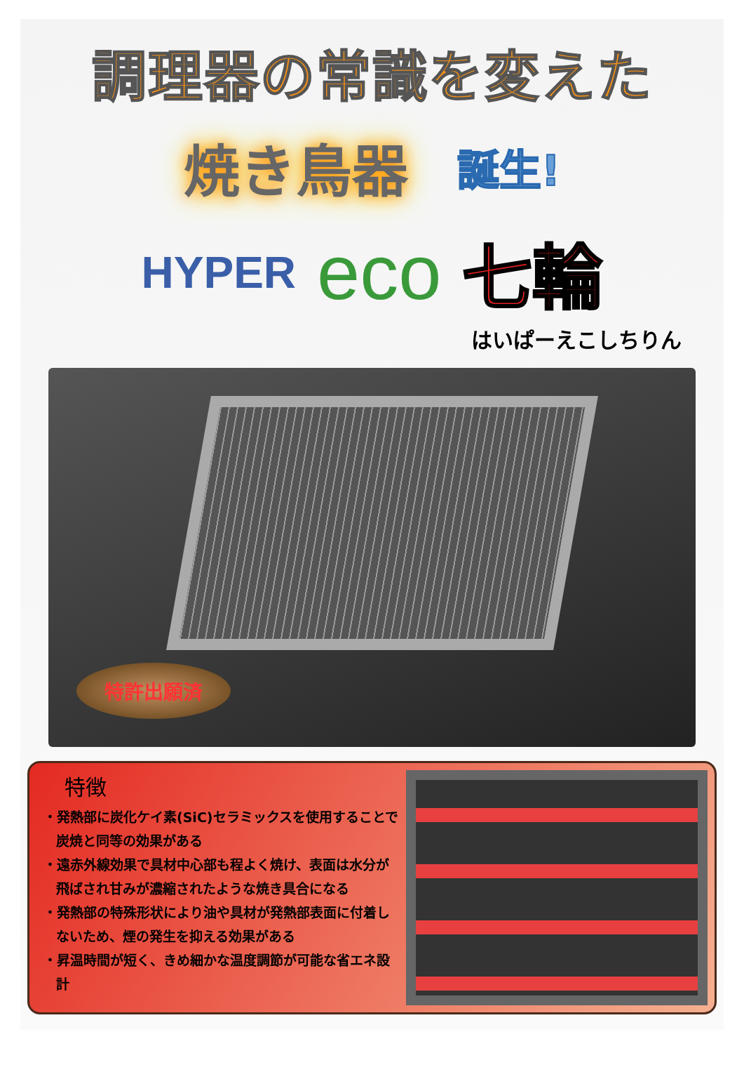調理器の常識を変えた
焼き鳥器 誕生!
HYPER eco 七輪
はいぱーえこしちりん
特許出願済
特徴
・発熱部に炭化ケイ素(SiC)セラミックスを使用することで炭焼と同等の効果がある
・遠赤外線効果で具材中心部も程よく焼け、表面は水分が飛ばされ甘みが濃縮されたような焼き具合になる
・発熱部の特殊形状により油や具材が発熱部表面に付着しないため、煙の発生を抑える効果がある
・昇温時間が短く、きめ細かな温度調節が可能な省エネ設計